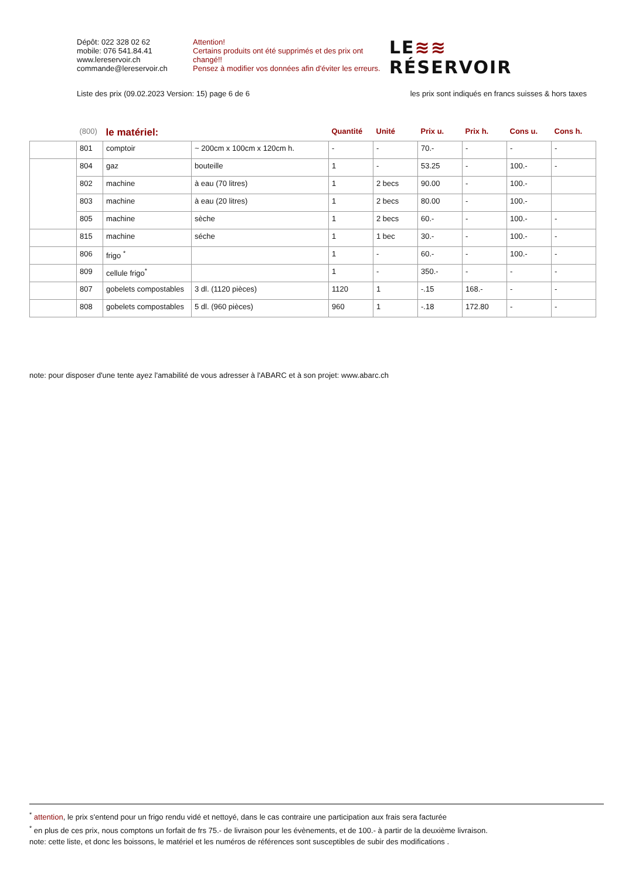Dépôt: 022 328 02 62
mobile: 076 541.84.41
www.lereservoir.ch
commande@lereservoir.ch
Attention!
Certains produits ont été supprimés et des prix ont changé!!
Pensez à modifier vos données afin d'éviter les erreurs.
LE≋≋
RÉSERVOIR
Liste des prix (09.02.2023 Version: 15) page 6 de 6 les prix sont indiqués en francs suisses & hors taxes
| | (800) | le matériel: | | Quantité | Unité | Prix u. | Prix h. | Cons u. | Cons h. |
| --- | --- | --- | --- | --- | --- | --- | --- | --- | --- |
| | 801 | comptoir | ~ 200cm x 100cm x 120cm h. | - | - | 70.- | - | - | - |
| | 804 | gaz | bouteille | 1 | - | 53.25 | - | 100.- | - |
| | 802 | machine | à eau (70 litres) | 1 | 2 becs | 90.00 | - | 100.- | |
| | 803 | machine | à eau (20 litres) | 1 | 2 becs | 80.00 | - | 100.- | |
| | 805 | machine | sèche | 1 | 2 becs | 60.- | - | 100.- | - |
| | 815 | machine | séche | 1 | 1 bec | 30.- | - | 100.- | - |
| | 806 | frigo <sup>*</sup> | | 1 | - | 60.- | - | 100.- | - |
| | 809 | cellule frigo<sup>*</sup> | | 1 | - | 350.- | - | - | - |
| | 807 | gobelets compostables | 3 dl. (1120 pièces) | 1120 | 1 | -.15 | 168.- | - | - |
| | 808 | gobelets compostables | 5 dl. (960 pièces) | 960 | 1 | -.18 | 172.80 | - | - |
note: pour disposer d'une tente ayez l'amabilité de vous adresser à l'ABARC et à son projet: www.abarc.ch
<sup>*</sup> attention, le prix s'entend pour un frigo rendu vidé et nettoyé, dans le cas contraire une participation aux frais sera facturée
<sup>*</sup> en plus de ces prix, nous comptons un forfait de frs 75.- de livraison pour les évènements, et de 100.- à partir de la deuxième livraison.
note: cette liste, et donc les boissons, le matériel et les numéros de références sont susceptibles de subir des modifications .